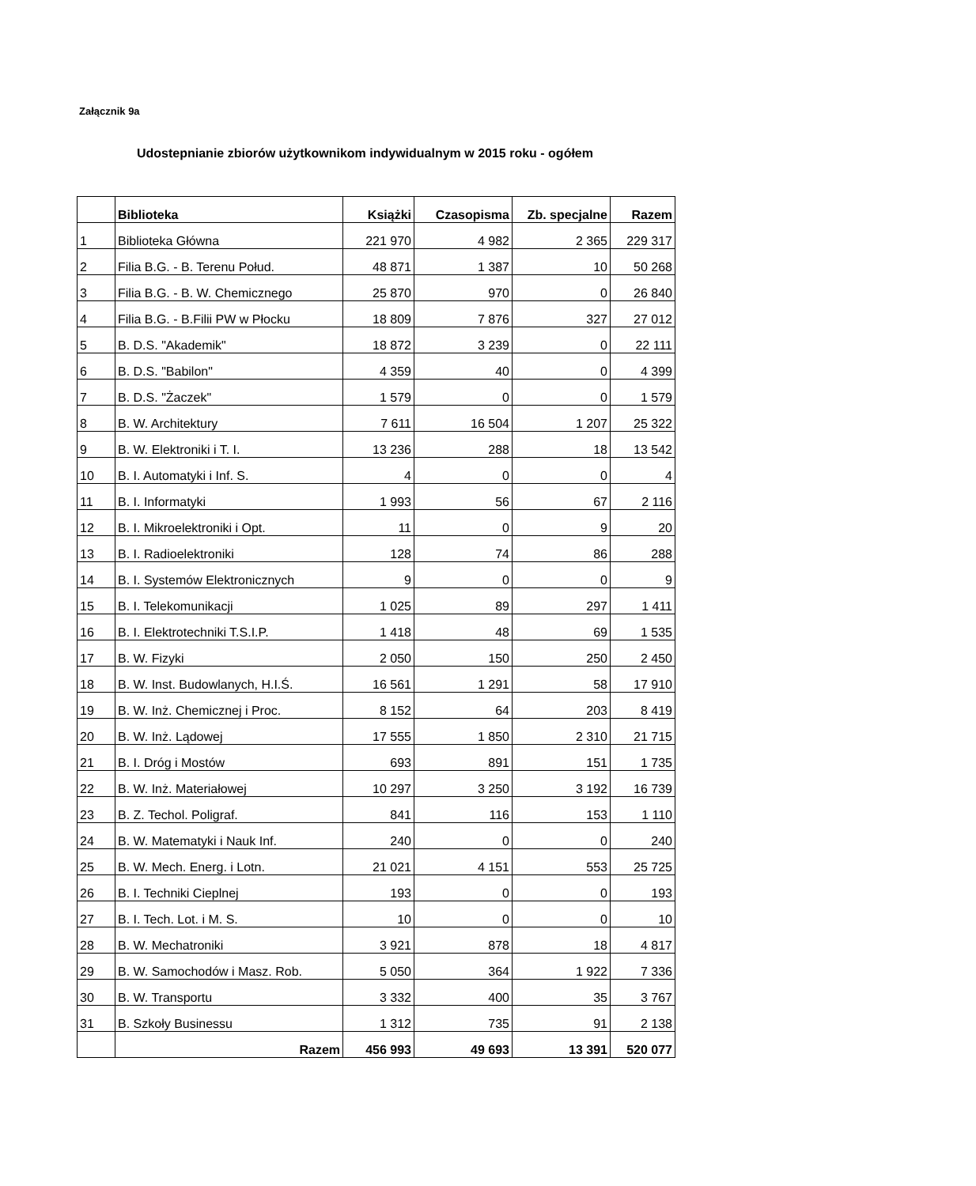Załącznik 9a
Udostepnianie zbiorów użytkownikom indywidualnym w 2015 roku - ogółem
| | Biblioteka | Książki | Czasopisma | Zb. specjalne | Razem |
| --- | --- | --- | --- | --- | --- |
| 1 | Biblioteka Główna | 221 970 | 4 982 | 2 365 | 229 317 |
| 2 | Filia B.G. - B. Terenu Połud. | 48 871 | 1 387 | 10 | 50 268 |
| 3 | Filia B.G. - B. W. Chemicznego | 25 870 | 970 | 0 | 26 840 |
| 4 | Filia B.G. - B.Filii PW w Płocku | 18 809 | 7 876 | 327 | 27 012 |
| 5 | B. D.S. "Akademik" | 18 872 | 3 239 | 0 | 22 111 |
| 6 | B. D.S. "Babilon" | 4 359 | 40 | 0 | 4 399 |
| 7 | B. D.S. "Żaczek" | 1 579 | 0 | 0 | 1 579 |
| 8 | B. W. Architektury | 7 611 | 16 504 | 1 207 | 25 322 |
| 9 | B. W. Elektroniki i T. I. | 13 236 | 288 | 18 | 13 542 |
| 10 | B. I. Automatyki i Inf. S. | 4 | 0 | 0 | 4 |
| 11 | B. I. Informatyki | 1 993 | 56 | 67 | 2 116 |
| 12 | B. I. Mikroelektroniki i Opt. | 11 | 0 | 9 | 20 |
| 13 | B. I. Radioelektroniki | 128 | 74 | 86 | 288 |
| 14 | B. I. Systemów Elektronicznych | 9 | 0 | 0 | 9 |
| 15 | B. I. Telekomunikacji | 1 025 | 89 | 297 | 1 411 |
| 16 | B. I. Elektrotechniki T.S.I.P. | 1 418 | 48 | 69 | 1 535 |
| 17 | B. W. Fizyki | 2 050 | 150 | 250 | 2 450 |
| 18 | B. W. Inst. Budowlanych, H.I.Ś. | 16 561 | 1 291 | 58 | 17 910 |
| 19 | B. W. Inż. Chemicznej i Proc. | 8 152 | 64 | 203 | 8 419 |
| 20 | B. W. Inż. Lądowej | 17 555 | 1 850 | 2 310 | 21 715 |
| 21 | B. I. Dróg i Mostów | 693 | 891 | 151 | 1 735 |
| 22 | B. W. Inż. Materiałowej | 10 297 | 3 250 | 3 192 | 16 739 |
| 23 | B. Z. Techol. Poligraf. | 841 | 116 | 153 | 1 110 |
| 24 | B. W. Matematyki i Nauk Inf. | 240 | 0 | 0 | 240 |
| 25 | B. W. Mech. Energ. i Lotn. | 21 021 | 4 151 | 553 | 25 725 |
| 26 | B. I. Techniki Cieplnej | 193 | 0 | 0 | 193 |
| 27 | B. I. Tech. Lot. i M. S. | 10 | 0 | 0 | 10 |
| 28 | B. W. Mechatroniki | 3 921 | 878 | 18 | 4 817 |
| 29 | B. W. Samochodów i Masz. Rob. | 5 050 | 364 | 1 922 | 7 336 |
| 30 | B. W. Transportu | 3 332 | 400 | 35 | 3 767 |
| 31 | B. Szkoły Businessu | 1 312 | 735 | 91 | 2 138 |
| | Razem | 456 993 | 49 693 | 13 391 | 520 077 |